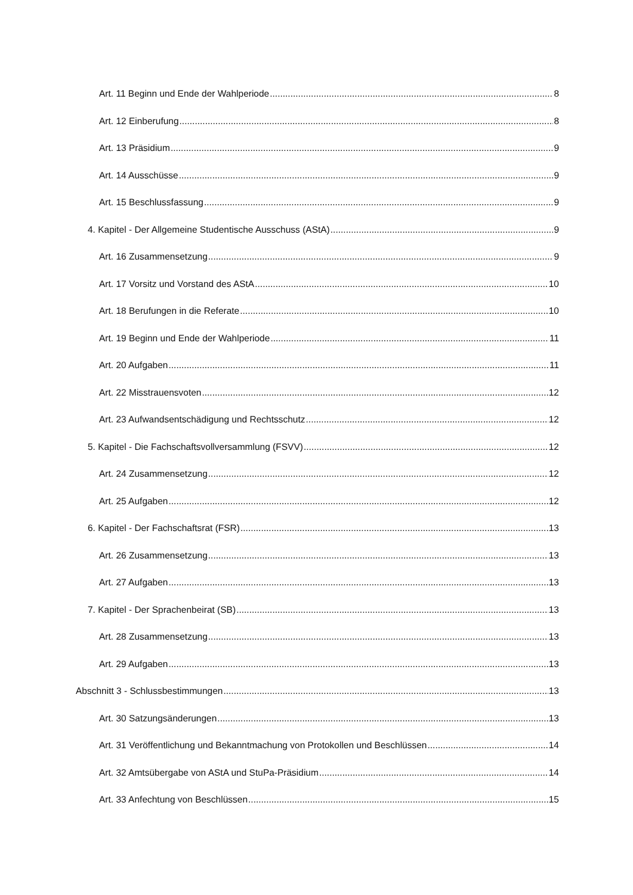Art. 11 Beginn und Ende der Wahlperiode 8
Art. 12 Einberufung 8
Art. 13 Präsidium 9
Art. 14 Ausschüsse 9
Art. 15 Beschlussfassung 9
4. Kapitel - Der Allgemeine Studentische Ausschuss (AStA) 9
Art. 16 Zusammensetzung 9
Art. 17 Vorsitz und Vorstand des AStA 10
Art. 18 Berufungen in die Referate 10
Art. 19 Beginn und Ende der Wahlperiode 11
Art. 20 Aufgaben 11
Art. 22 Misstrauensvoten 12
Art. 23 Aufwandsentschädigung und Rechtsschutz 12
5. Kapitel - Die Fachschaftsvollversammlung (FSVV) 12
Art. 24 Zusammensetzung 12
Art. 25 Aufgaben 12
6. Kapitel - Der Fachschaftsrat (FSR) 13
Art. 26 Zusammensetzung 13
Art. 27 Aufgaben 13
7. Kapitel - Der Sprachenbeirat (SB) 13
Art. 28 Zusammensetzung 13
Art. 29 Aufgaben 13
Abschnitt 3 - Schlussbestimmungen 13
Art. 30 Satzungsänderungen 13
Art. 31 Veröffentlichung und Bekanntmachung von Protokollen und Beschlüssen 14
Art. 32 Amtsübergabe von AStA und StuPa-Präsidium 14
Art. 33 Anfechtung von Beschlüssen 15